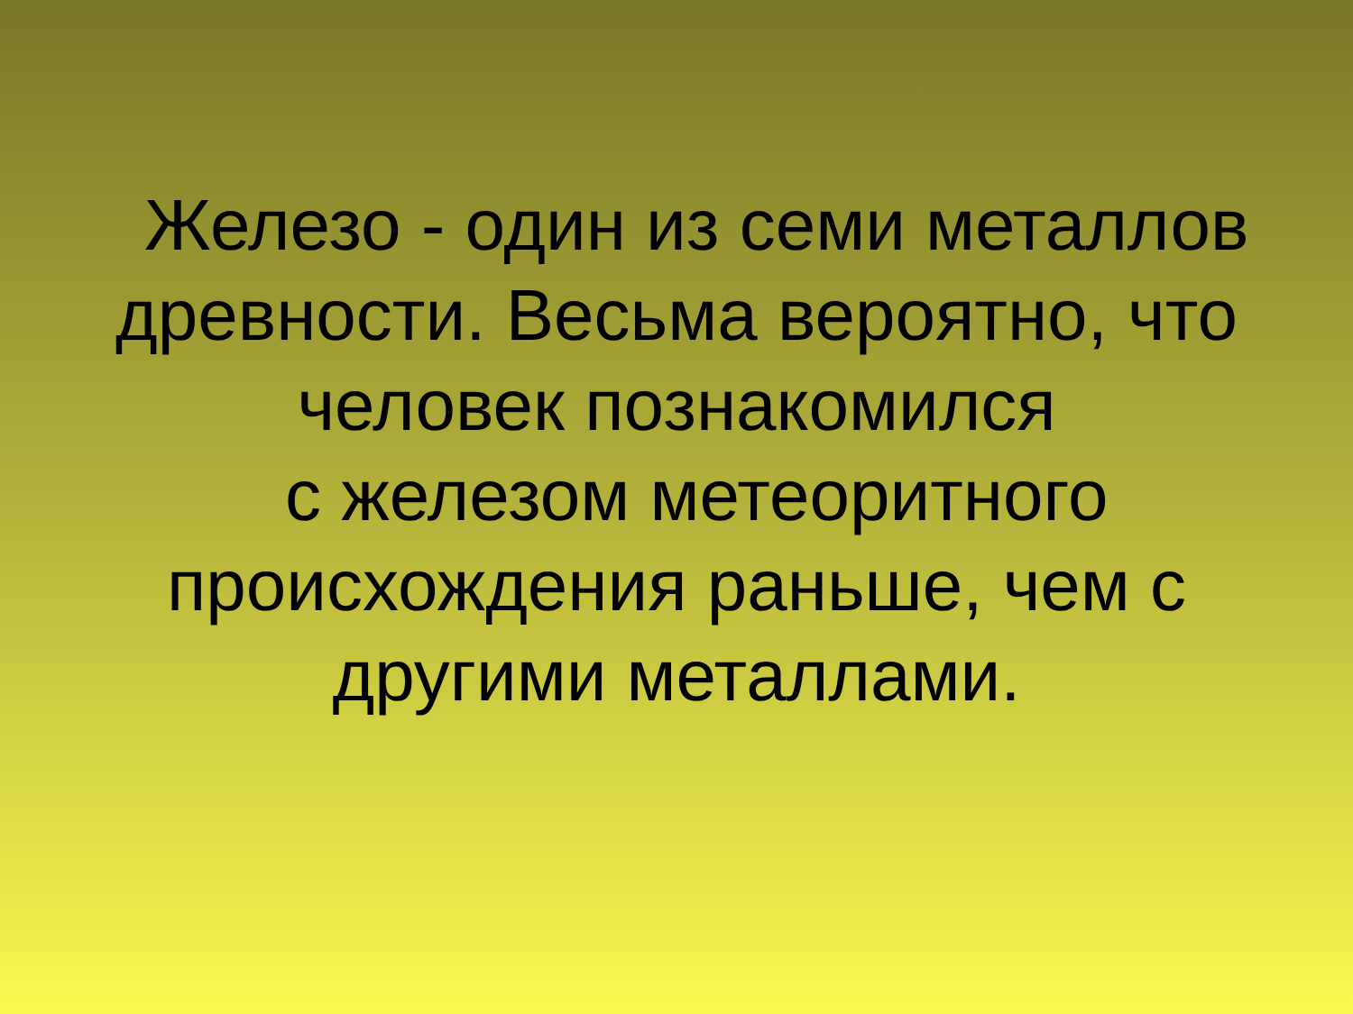Железо - один из семи металлов
древности. Весьма вероятно, что
человек познакомился
с железом метеоритного
происхождения раньше, чем с
другими металлами.